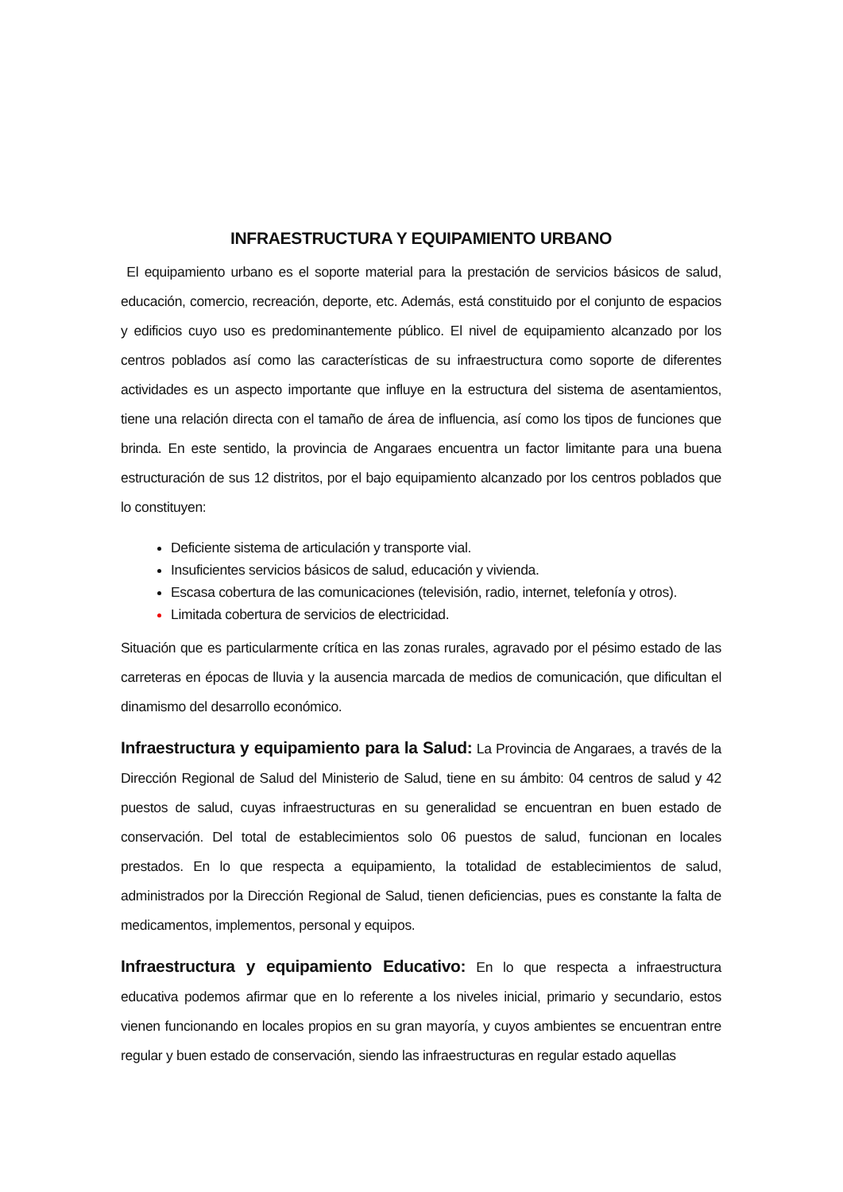INFRAESTRUCTURA Y EQUIPAMIENTO URBANO
El equipamiento urbano es el soporte material para la prestación de servicios básicos de salud, educación, comercio, recreación, deporte, etc. Además, está constituido por el conjunto de espacios y edificios cuyo uso es predominantemente público. El nivel de equipamiento alcanzado por los centros poblados así como las características de su infraestructura como soporte de diferentes actividades es un aspecto importante que influye en la estructura del sistema de asentamientos, tiene una relación directa con el tamaño de área de influencia, así como los tipos de funciones que brinda. En este sentido, la provincia de Angaraes encuentra un factor limitante para una buena estructuración de sus 12 distritos, por el bajo equipamiento alcanzado por los centros poblados que lo constituyen:
Deficiente sistema de articulación y transporte vial.
Insuficientes servicios básicos de salud, educación y vivienda.
Escasa cobertura de las comunicaciones (televisión, radio, internet, telefonía y otros).
Limitada cobertura de servicios de electricidad.
Situación que es particularmente crítica en las zonas rurales, agravado por el pésimo estado de las carreteras en épocas de lluvia y la ausencia marcada de medios de comunicación, que dificultan el dinamismo del desarrollo económico.
Infraestructura y equipamiento para la Salud: La Provincia de Angaraes, a través de la Dirección Regional de Salud del Ministerio de Salud, tiene en su ámbito: 04 centros de salud y 42 puestos de salud, cuyas infraestructuras en su generalidad se encuentran en buen estado de conservación. Del total de establecimientos solo 06 puestos de salud, funcionan en locales prestados. En lo que respecta a equipamiento, la totalidad de establecimientos de salud, administrados por la Dirección Regional de Salud, tienen deficiencias, pues es constante la falta de medicamentos, implementos, personal y equipos.
Infraestructura y equipamiento Educativo: En lo que respecta a infraestructura educativa podemos afirmar que en lo referente a los niveles inicial, primario y secundario, estos vienen funcionando en locales propios en su gran mayoría, y cuyos ambientes se encuentran entre regular y buen estado de conservación, siendo las infraestructuras en regular estado aquellas